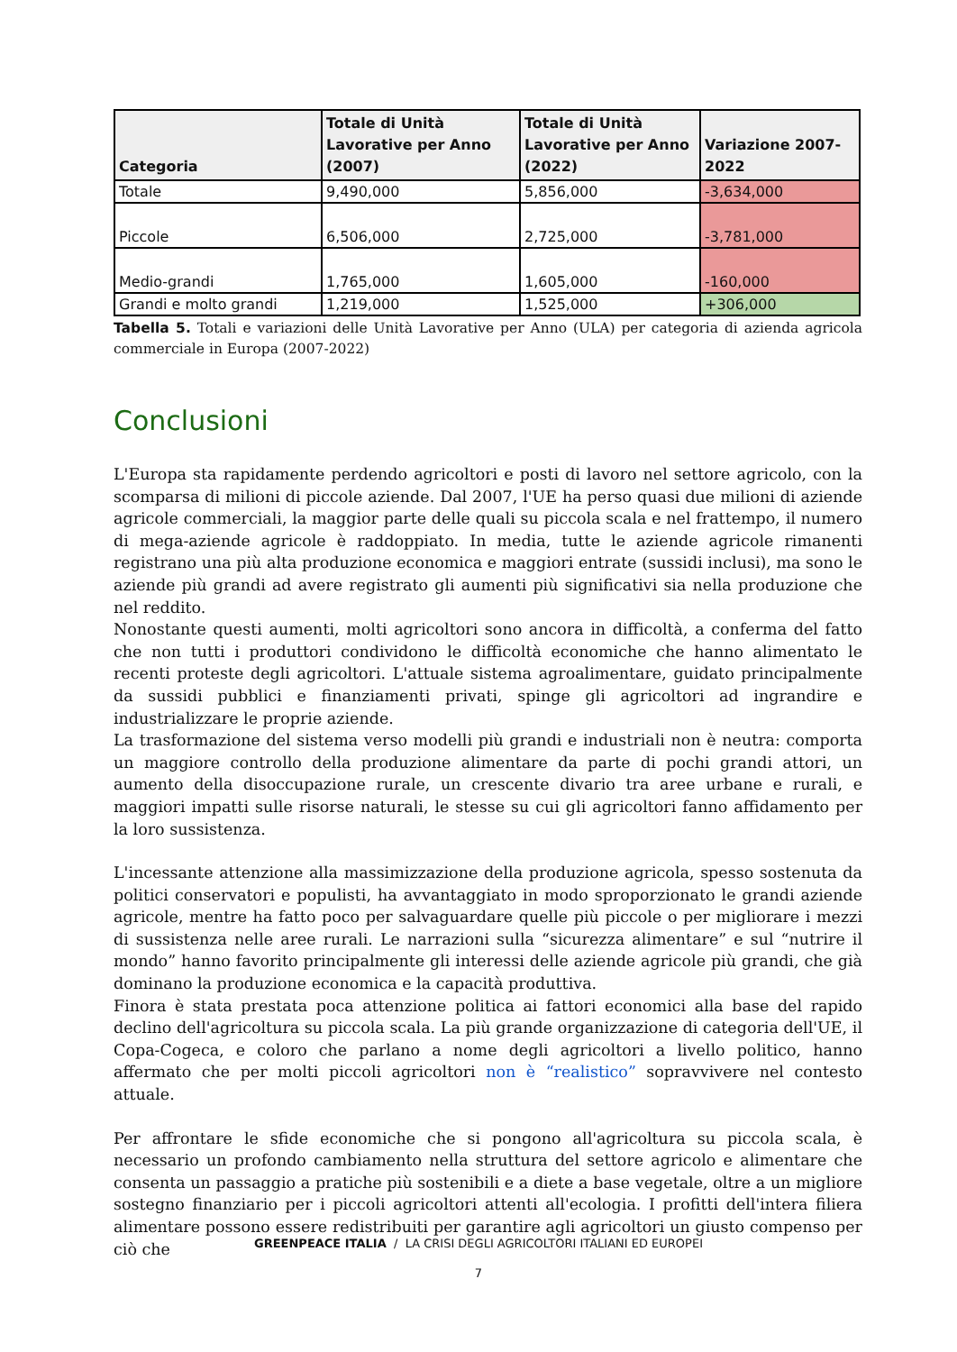| Categoria | Totale di Unità Lavorative per Anno (2007) | Totale di Unità Lavorative per Anno (2022) | Variazione 2007-2022 |
| --- | --- | --- | --- |
| Totale | 9,490,000 | 5,856,000 | -3,634,000 |
| Piccole | 6,506,000 | 2,725,000 | -3,781,000 |
| Medio-grandi | 1,765,000 | 1,605,000 | -160,000 |
| Grandi e molto grandi | 1,219,000 | 1,525,000 | +306,000 |
Tabella 5. Totali e variazioni delle Unità Lavorative per Anno (ULA) per categoria di azienda agricola commerciale in Europa (2007-2022)
Conclusioni
L'Europa sta rapidamente perdendo agricoltori e posti di lavoro nel settore agricolo, con la scomparsa di milioni di piccole aziende. Dal 2007, l'UE ha perso quasi due milioni di aziende agricole commerciali, la maggior parte delle quali su piccola scala e nel frattempo, il numero di mega-aziende agricole è raddoppiato. In media, tutte le aziende agricole rimanenti registrano una più alta produzione economica e maggiori entrate (sussidi inclusi), ma sono le aziende più grandi ad avere registrato gli aumenti più significativi sia nella produzione che nel reddito.
Nonostante questi aumenti, molti agricoltori sono ancora in difficoltà, a conferma del fatto che non tutti i produttori condividono le difficoltà economiche che hanno alimentato le recenti proteste degli agricoltori. L'attuale sistema agroalimentare, guidato principalmente da sussidi pubblici e finanziamenti privati, spinge gli agricoltori ad ingrandire e industrializzare le proprie aziende.
La trasformazione del sistema verso modelli più grandi e industriali non è neutra: comporta un maggiore controllo della produzione alimentare da parte di pochi grandi attori, un aumento della disoccupazione rurale, un crescente divario tra aree urbane e rurali, e maggiori impatti sulle risorse naturali, le stesse su cui gli agricoltori fanno affidamento per la loro sussistenza.
L'incessante attenzione alla massimizzazione della produzione agricola, spesso sostenuta da politici conservatori e populisti, ha avvantaggiato in modo sproporzionato le grandi aziende agricole, mentre ha fatto poco per salvaguardare quelle più piccole o per migliorare i mezzi di sussistenza nelle aree rurali. Le narrazioni sulla “sicurezza alimentare” e sul “nutrire il mondo” hanno favorito principalmente gli interessi delle aziende agricole più grandi, che già dominano la produzione economica e la capacità produttiva.
Finora è stata prestata poca attenzione politica ai fattori economici alla base del rapido declino dell'agricoltura su piccola scala. La più grande organizzazione di categoria dell'UE, il Copa-Cogeca, e coloro che parlano a nome degli agricoltori a livello politico, hanno affermato che per molti piccoli agricoltori non è “realistico” sopravvivere nel contesto attuale.
Per affrontare le sfide economiche che si pongono all'agricoltura su piccola scala, è necessario un profondo cambiamento nella struttura del settore agricolo e alimentare che consenta un passaggio a pratiche più sostenibili e a diete a base vegetale, oltre a un migliore sostegno finanziario per i piccoli agricoltori attenti all'ecologia. I profitti dell'intera filiera alimentare possono essere redistribuiti per garantire agli agricoltori un giusto compenso per ciò che
GREENPEACE ITALIA / LA CRISI DEGLI AGRICOLTORI ITALIANI ED EUROPEI
7